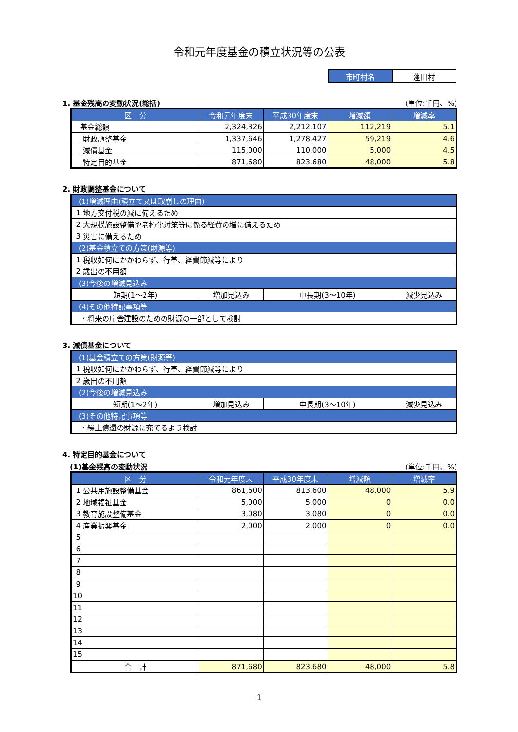令和元年度基金の積立状況等の公表
| 市町村名 | 蓬田村 |
1. 基金残高の変動状況(総括) (単位:千円、%)
| 区 分 | | 令和元年度末 | 平成30年度末 | 増減額 | 増減率 |
| --- | --- | --- | --- | --- | --- |
| 基金総額 | | 2,324,326 | 2,212,107 | 112,219 | 5.1 |
| | 財政調整基金 | 1,337,646 | 1,278,427 | 59,219 | 4.6 |
| | 減債基金 | 115,000 | 110,000 | 5,000 | 4.5 |
| | 特定目的基金 | 871,680 | 823,680 | 48,000 | 5.8 |
2. 財政調整基金について
| (1)増減理由(積立て又は取崩しの理由) | | | | |
| 1 | 地方交付税の減に備えるため | | | |
| 2 | 大規模施設整備や老朽化対策等に係る経費の増に備えるため | | | |
| 3 | 災害に備えるため | | | |
| (2)基金積立ての方策(財源等) | | | | |
| 1 | 税収如何にかかわらず、行革、経費節減等により | | | |
| 2 | 歳出の不用額 | | | |
| (3)今後の増減見込み | | | | |
| 短期(1～2年) | | 増加見込み | 中長期(3～10年) | 減少見込み |
| (4)その他特記事項等 | | | | |
| ・将来の庁舎建設のための財源の一部として検討 | | | | |
3. 減債基金について
| (1)基金積立ての方策(財源等) | | | | |
| 1 | 税収如何にかかわらず、行革、経費節減等により | | | |
| 2 | 歳出の不用額 | | | |
| (2)今後の増減見込み | | | | |
| 短期(1～2年) | | 増加見込み | 中長期(3～10年) | 減少見込み |
| (3)その他特記事項等 | | | | |
| ・繰上償還の財源に充てるよう検討 | | | | |
4. 特定目的基金について
　(1)基金残高の変動状況 (単位:千円、%)
| 区 分 | | 令和元年度末 | 平成30年度末 | 増減額 | 増減率 |
| --- | --- | --- | --- | --- | --- |
| 1 | 公共用施設整備基金 | 861,600 | 813,600 | 48,000 | 5.9 |
| 2 | 地域福祉基金 | 5,000 | 5,000 | 0 | 0.0 |
| 3 | 教育施設整備基金 | 3,080 | 3,080 | 0 | 0.0 |
| 4 | 産業振興基金 | 2,000 | 2,000 | 0 | 0.0 |
| 5 | | | | | |
| 6 | | | | | |
| 7 | | | | | |
| 8 | | | | | |
| 9 | | | | | |
| 10 | | | | | |
| 11 | | | | | |
| 12 | | | | | |
| 13 | | | | | |
| 14 | | | | | |
| 15 | | | | | |
| 合 計 | | 871,680 | 823,680 | 48,000 | 5.8 |
1